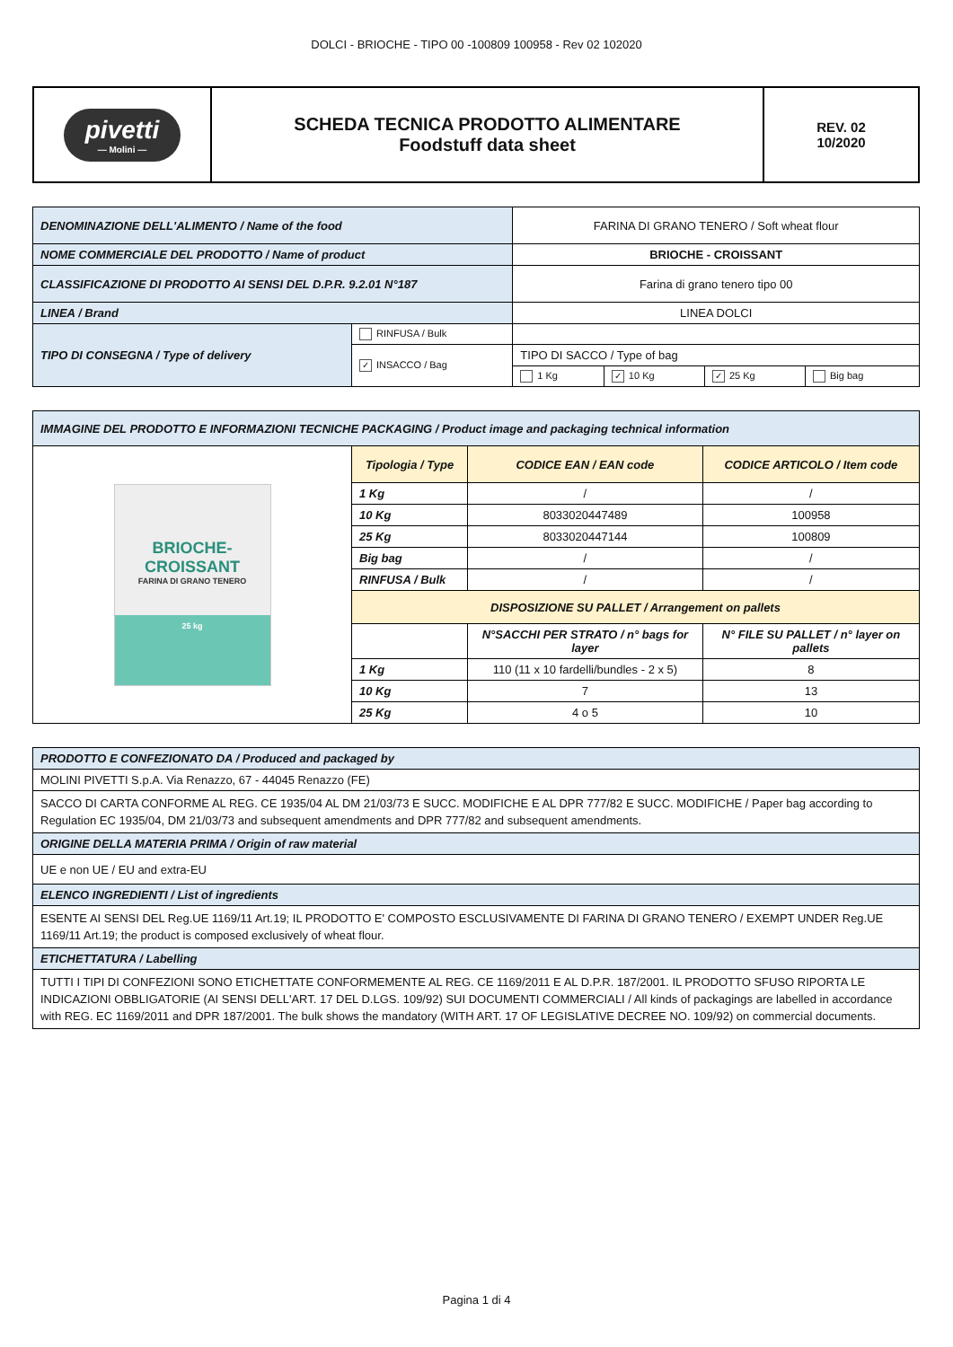DOLCI - BRIOCHE - TIPO 00 -100809 100958 - Rev 02 102020
| pivetti — Molini — | SCHEDA TECNICA PRODOTTO ALIMENTARE Foodstuff data sheet | REV. 02 10/2020 |
| DENOMINAZIONE DELL'ALIMENTO / Name of the food | | FARINA DI GRANO TENERO / Soft wheat flour | | | |
| NOME COMMERCIALE DEL PRODOTTO / Name of product | | BRIOCHE - CROISSANT | | | |
| CLASSIFICAZIONE DI PRODOTTO AI SENSI DEL D.P.R. 9.2.01 N°187 | | Farina di grano tenero tipo 00 | | | |
| LINEA / Brand | | LINEA DOLCI | | | |
| TIPO DI CONSEGNA / Type of delivery | RINFUSA / Bulk | | | | |
| | ✓ INSACCO / Bag | TIPO DI SACCO / Type of bag | | | |
| | | 1 Kg | ✓ 10 Kg | ✓ 25 Kg | Big bag |
| IMMAGINE DEL PRODOTTO E INFORMAZIONI TECNICHE PACKAGING / Product image and packaging technical information | | | |
| BRIOCHE-CROISSANT FARINA DI GRANO TENERO 25 kg | Tipologia / Type | CODICE EAN / EAN code | CODICE ARTICOLO / Item code |
| | 1 Kg | / | / |
| | 10 Kg | 8033020447489 | 100958 |
| | 25 Kg | 8033020447144 | 100809 |
| | Big bag | / | / |
| | RINFUSA / Bulk | / | / |
| | DISPOSIZIONE SU PALLET / Arrangement on pallets | | |
| | | N°SACCHI PER STRATO / n° bags for layer | N° FILE SU PALLET / n° layer on pallets |
| | 1 Kg | 110 (11 x 10 fardelli/bundles - 2 x 5) | 8 |
| | 10 Kg | 7 | 13 |
| | 25 Kg | 4 o 5 | 10 |
| PRODOTTO E CONFEZIONATO DA / Produced and packaged by |
| MOLINI PIVETTI S.p.A. Via Renazzo, 67 - 44045 Renazzo (FE) |
| SACCO DI CARTA CONFORME AL REG. CE 1935/04 AL DM 21/03/73 E SUCC. MODIFICHE E AL DPR 777/82 E SUCC. MODIFICHE / Paper bag according to Regulation EC 1935/04, DM 21/03/73 and subsequent amendments and DPR 777/82 and subsequent amendments. |
| ORIGINE DELLA MATERIA PRIMA / Origin of raw material |
| UE e non UE / EU and extra-EU |
| ELENCO INGREDIENTI / List of ingredients |
| ESENTE AI SENSI DEL Reg.UE 1169/11 Art.19; IL PRODOTTO E' COMPOSTO ESCLUSIVAMENTE DI FARINA DI GRANO TENERO / EXEMPT UNDER Reg.UE 1169/11 Art.19; the product is composed exclusively of wheat flour. |
| ETICHETTATURA / Labelling |
| TUTTI I TIPI DI CONFEZIONI SONO ETICHETTATE CONFORMEMENTE AL REG. CE 1169/2011 E AL D.P.R. 187/2001. IL PRODOTTO SFUSO RIPORTA LE INDICAZIONI OBBLIGATORIE (AI SENSI DELL'ART. 17 DEL D.LGS. 109/92) SUI DOCUMENTI COMMERCIALI / All kinds of packagings are labelled in accordance with REG. EC 1169/2011 and DPR 187/2001. The bulk shows the mandatory (WITH ART. 17 OF LEGISLATIVE DECREE NO. 109/92) on commercial documents. |
Pagina 1 di 4